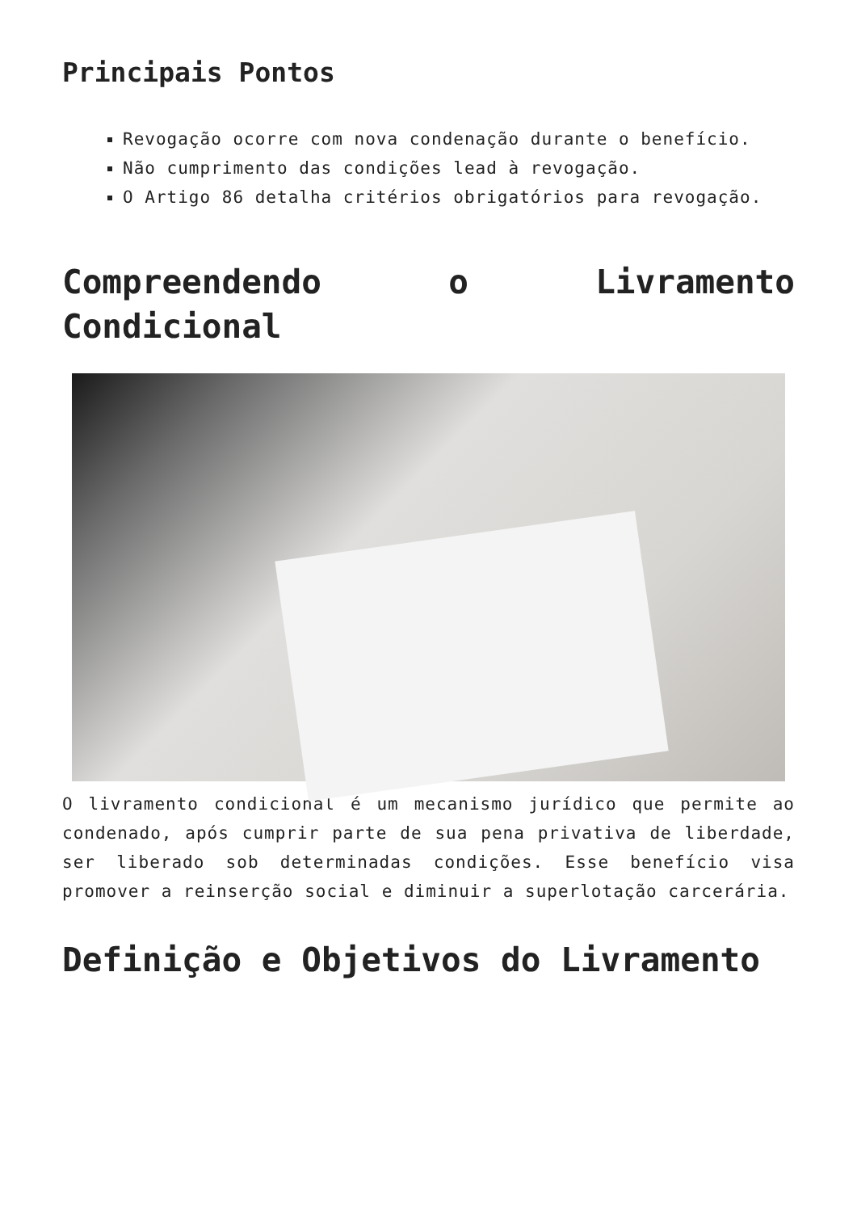Principais Pontos
Revogação ocorre com nova condenação durante o benefício.
Não cumprimento das condições lead à revogação.
O Artigo 86 detalha critérios obrigatórios para revogação.
Compreendendo o Livramento Condicional
O livramento condicional é um mecanismo jurídico que permite ao condenado, após cumprir parte de sua pena privativa de liberdade, ser liberado sob determinadas condições. Esse benefício visa promover a reinserção social e diminuir a superlotação carcerária.
Definição e Objetivos do Livramento